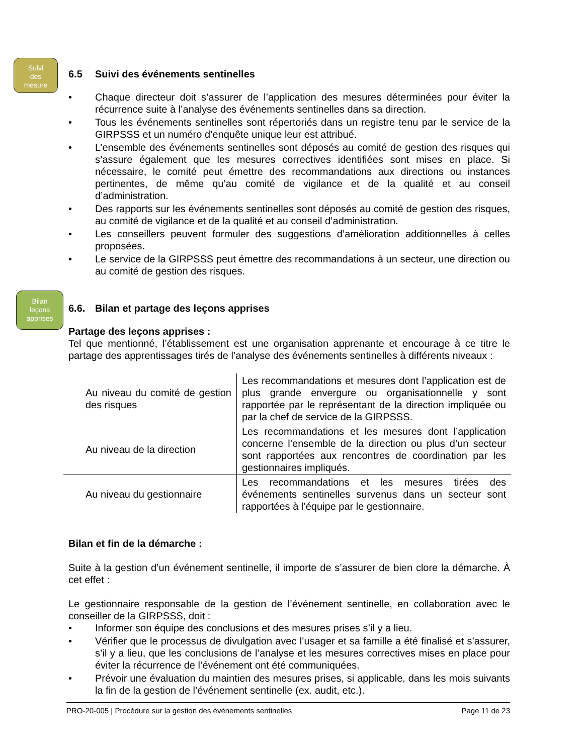Suivi
des
mesure
Bilan
leçons
apprises
6.5 Suivi des événements sentinelles
• Chaque directeur doit s’assurer de l’application des mesures déterminées pour éviter la récurrence suite à l’analyse des événements sentinelles dans sa direction.
• Tous les événements sentinelles sont répertoriés dans un registre tenu par le service de la GIRPSSS et un numéro d’enquête unique leur est attribué.
• L’ensemble des événements sentinelles sont déposés au comité de gestion des risques qui s’assure également que les mesures correctives identifiées sont mises en place. Si nécessaire, le comité peut émettre des recommandations aux directions ou instances pertinentes, de même qu’au comité de vigilance et de la qualité et au conseil d’administration.
• Des rapports sur les événements sentinelles sont déposés au comité de gestion des risques, au comité de vigilance et de la qualité et au conseil d’administration.
• Les conseillers peuvent formuler des suggestions d’amélioration additionnelles à celles proposées.
• Le service de la GIRPSSS peut émettre des recommandations à un secteur, une direction ou au comité de gestion des risques.
6.6. Bilan et partage des leçons apprises
Partage des leçons apprises :
Tel que mentionné, l’établissement est une organisation apprenante et encourage à ce titre le partage des apprentissages tirés de l’analyse des événements sentinelles à différents niveaux :
| Au niveau du comité de gestion des risques | Les recommandations et mesures dont l’application est de plus grande envergure ou organisationnelle y sont rapportée par le représentant de la direction impliquée ou par la chef de service de la GIRPSSS. |
| Au niveau de la direction | Les recommandations et les mesures dont l’application concerne l’ensemble de la direction ou plus d’un secteur sont rapportées aux rencontres de coordination par les gestionnaires impliqués. |
| Au niveau du gestionnaire | Les recommandations et les mesures tirées des événements sentinelles survenus dans un secteur sont rapportées à l’équipe par le gestionnaire. |
Bilan et fin de la démarche :
Suite à la gestion d’un événement sentinelle, il importe de s’assurer de bien clore la démarche. À cet effet :
Le gestionnaire responsable de la gestion de l’événement sentinelle, en collaboration avec le conseiller de la GIRPSSS, doit :
• Informer son équipe des conclusions et des mesures prises s’il y a lieu.
• Vérifier que le processus de divulgation avec l’usager et sa famille a été finalisé et s’assurer, s’il y a lieu, que les conclusions de l’analyse et les mesures correctives mises en place pour éviter la récurrence de l’événement ont été communiquées.
• Prévoir une évaluation du maintien des mesures prises, si applicable, dans les mois suivants la fin de la gestion de l’événement sentinelle (ex. audit, etc.).
PRO-20-005 | Procédure sur la gestion des événements sentinelles Page 11 de 23